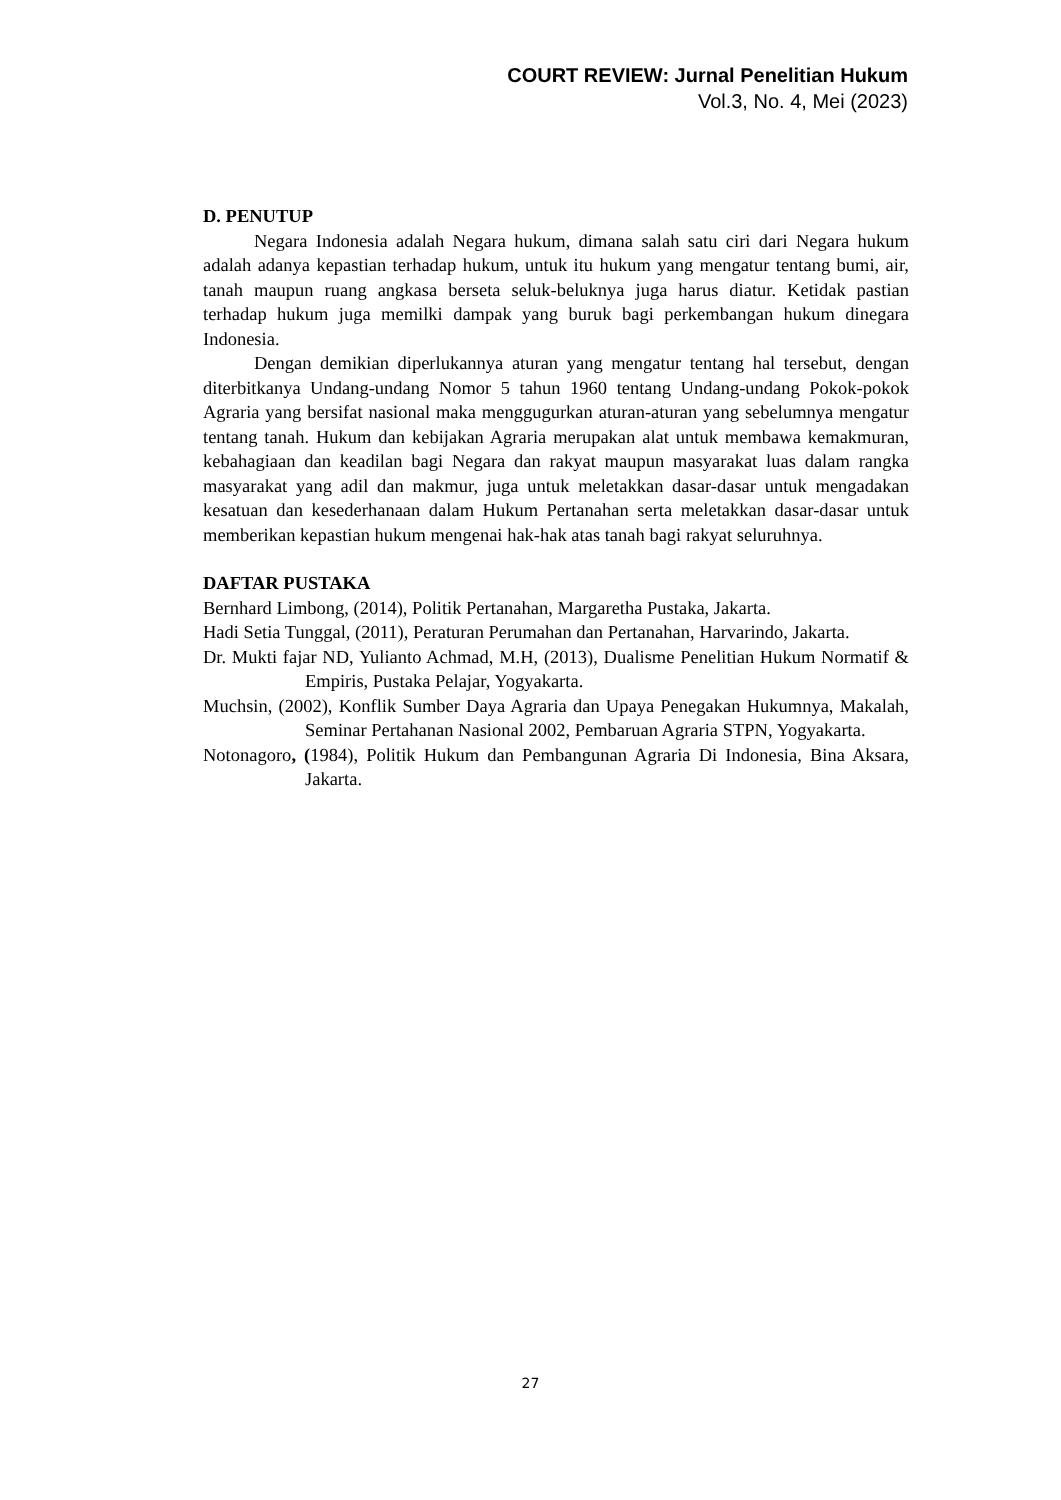COURT REVIEW: Jurnal Penelitian Hukum
Vol.3, No. 4, Mei (2023)
D. PENUTUP
Negara Indonesia adalah Negara hukum, dimana salah satu ciri dari Negara hukum adalah adanya kepastian terhadap hukum, untuk itu hukum yang mengatur tentang bumi, air, tanah maupun ruang angkasa berseta seluk-beluknya juga harus diatur. Ketidak pastian terhadap hukum juga memilki dampak yang buruk bagi perkembangan hukum dinegara Indonesia.
Dengan demikian diperlukannya aturan yang mengatur tentang hal tersebut, dengan diterbitkanya Undang-undang Nomor 5 tahun 1960 tentang Undang-undang Pokok-pokok Agraria yang bersifat nasional maka menggugurkan aturan-aturan yang sebelumnya mengatur tentang tanah. Hukum dan kebijakan Agraria merupakan alat untuk membawa kemakmuran, kebahagiaan dan keadilan bagi Negara dan rakyat maupun masyarakat luas dalam rangka masyarakat yang adil dan makmur, juga untuk meletakkan dasar-dasar untuk mengadakan kesatuan dan kesederhanaan dalam Hukum Pertanahan serta meletakkan dasar-dasar untuk memberikan kepastian hukum mengenai hak-hak atas tanah bagi rakyat seluruhnya.
DAFTAR PUSTAKA
Bernhard Limbong, (2014), Politik Pertanahan, Margaretha Pustaka, Jakarta.
Hadi Setia Tunggal, (2011), Peraturan Perumahan dan Pertanahan, Harvarindo, Jakarta.
Dr. Mukti fajar ND, Yulianto Achmad, M.H, (2013), Dualisme Penelitian Hukum Normatif & Empiris, Pustaka Pelajar, Yogyakarta.
Muchsin, (2002), Konflik Sumber Daya Agraria dan Upaya Penegakan Hukumnya, Makalah, Seminar Pertahanan Nasional 2002, Pembaruan Agraria STPN, Yogyakarta.
Notonagoro, (1984), Politik Hukum dan Pembangunan Agraria Di Indonesia, Bina Aksara, Jakarta.
27